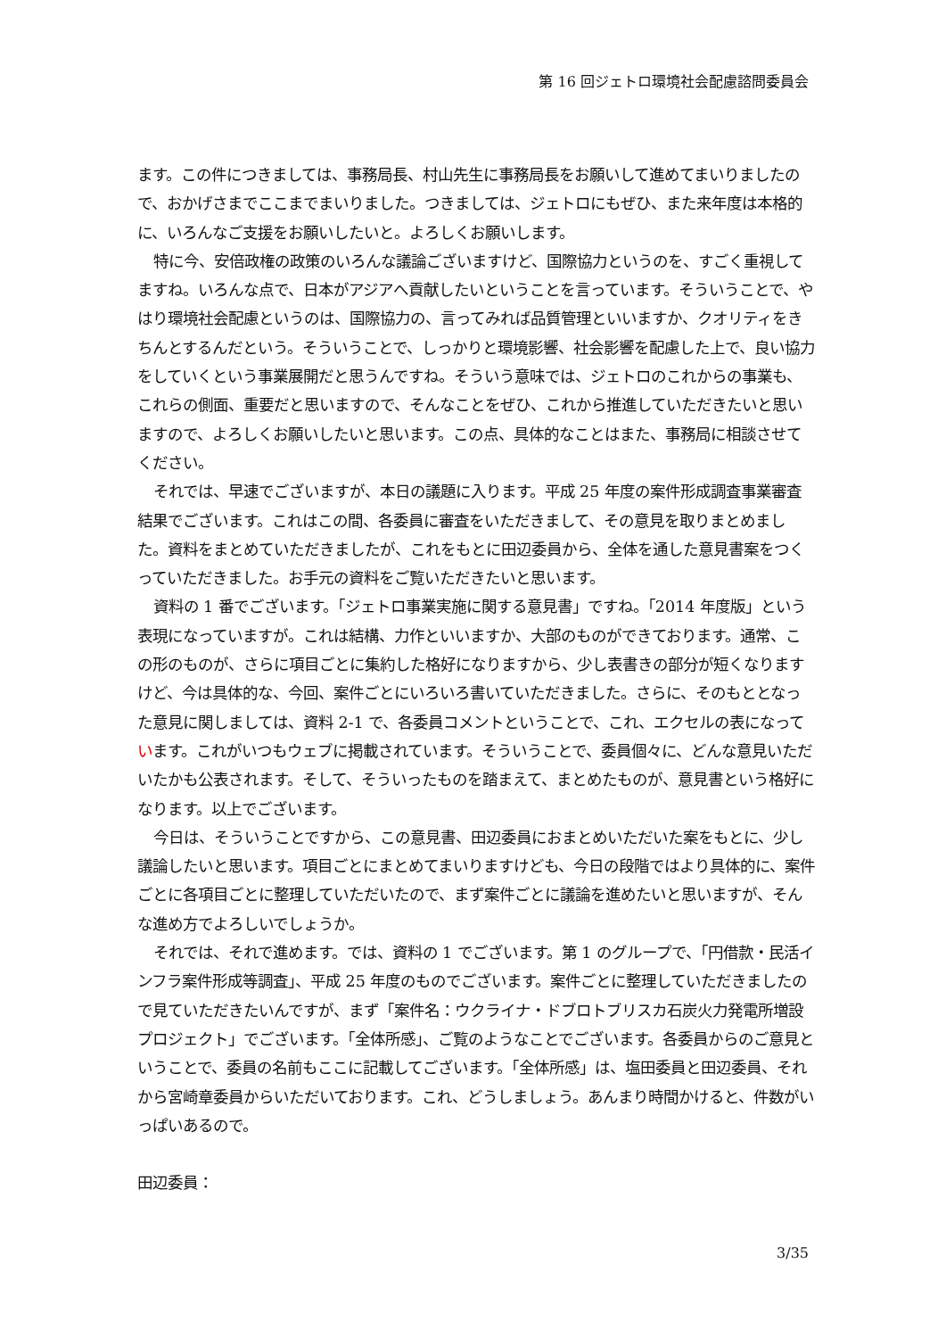第 16 回ジェトロ環境社会配慮諮問委員会
ます。この件につきましては、事務局長、村山先生に事務局長をお願いして進めてまいりましたので、おかげさまでここまでまいりました。つきましては、ジェトロにもぜひ、また来年度は本格的に、いろんなご支援をお願いしたいと。よろしくお願いします。
特に今、安倍政権の政策のいろんな議論ございますけど、国際協力というのを、すごく重視してますね。いろんな点で、日本がアジアへ貢献したいということを言っています。そういうことで、やはり環境社会配慮というのは、国際協力の、言ってみれば品質管理といいますか、クオリティをきちんとするんだという。そういうことで、しっかりと環境影響、社会影響を配慮した上で、良い協力をしていくという事業展開だと思うんですね。そういう意味では、ジェトロのこれからの事業も、これらの側面、重要だと思いますので、そんなことをぜひ、これから推進していただきたいと思いますので、よろしくお願いしたいと思います。この点、具体的なことはまた、事務局に相談させてください。
それでは、早速でございますが、本日の議題に入ります。平成 25 年度の案件形成調査事業審査結果でございます。これはこの間、各委員に審査をいただきまして、その意見を取りまとめました。資料をまとめていただきましたが、これをもとに田辺委員から、全体を通した意見書案をつくっていただきました。お手元の資料をご覧いただきたいと思います。
資料の 1 番でございます。「ジェトロ事業実施に関する意見書」ですね。「2014 年度版」という表現になっていますが。これは結構、力作といいますか、大部のものができております。通常、この形のものが、さらに項目ごとに集約した格好になりますから、少し表書きの部分が短くなりますけど、今は具体的な、今回、案件ごとにいろいろ書いていただきました。さらに、そのもととなった意見に関しましては、資料 2-1 で、各委員コメントということで、これ、エクセルの表になっています。これがいつもウェブに掲載されています。そういうことで、委員個々に、どんな意見いただいたかも公表されます。そして、そういったものを踏まえて、まとめたものが、意見書という格好になります。以上でございます。
今日は、そういうことですから、この意見書、田辺委員におまとめいただいた案をもとに、少し議論したいと思います。項目ごとにまとめてまいりますけども、今日の段階ではより具体的に、案件ごとに各項目ごとに整理していただいたので、まず案件ごとに議論を進めたいと思いますが、そんな進め方でよろしいでしょうか。
それでは、それで進めます。では、資料の 1 でございます。第 1 のグループで、「円借款・民活インフラ案件形成等調査」、平成 25 年度のものでございます。案件ごとに整理していただきましたので見ていただきたいんですが、まず「案件名：ウクライナ・ドブロトブリスカ石炭火力発電所増設プロジェクト」でございます。「全体所感」、ご覧のようなことでございます。各委員からのご意見ということで、委員の名前もここに記載してございます。「全体所感」は、塩田委員と田辺委員、それから宮崎章委員からいただいております。これ、どうしましょう。あんまり時間かけると、件数がいっぱいあるので。
田辺委員：
3/35